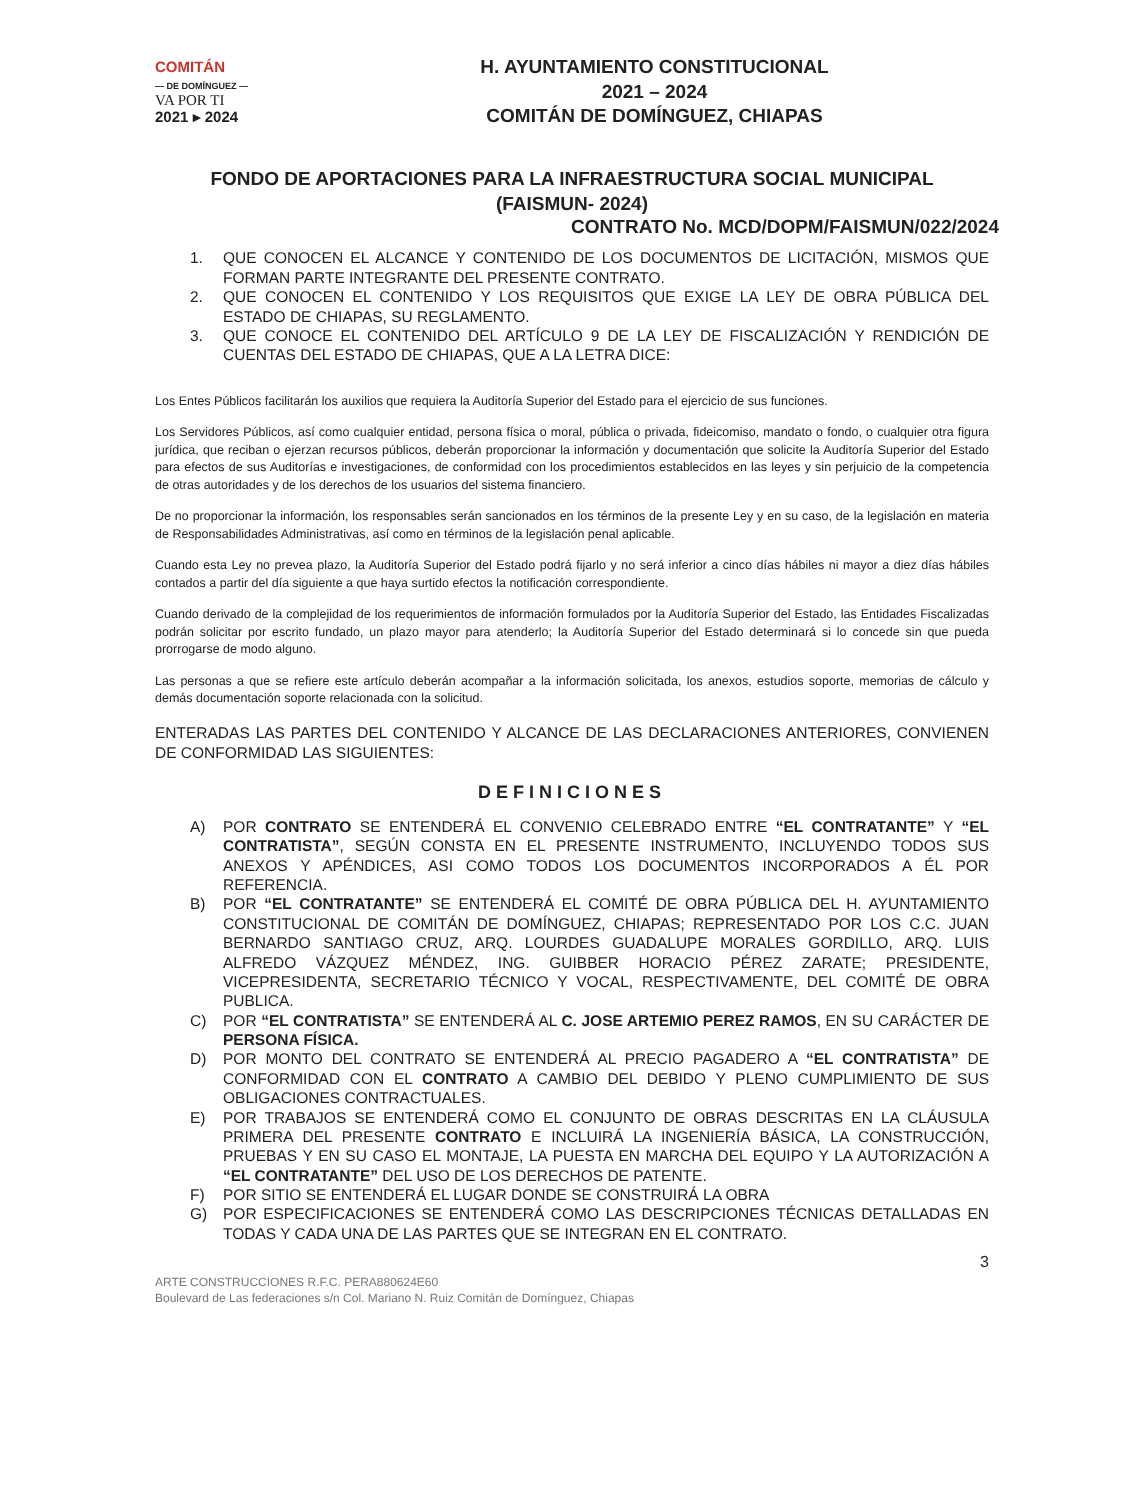COMITÁN
— DE DOMÍNGUEZ —
VA POR TI
2021 ▸ 2024
H. AYUNTAMIENTO CONSTITUCIONAL
2021 – 2024
COMITÁN DE DOMÍNGUEZ, CHIAPAS
FONDO DE APORTACIONES PARA LA INFRAESTRUCTURA SOCIAL MUNICIPAL
(FAISMUN- 2024)
CONTRATO No. MCD/DOPM/FAISMUN/022/2024
1. QUE CONOCEN EL ALCANCE Y CONTENIDO DE LOS DOCUMENTOS DE LICITACIÓN, MISMOS QUE FORMAN PARTE INTEGRANTE DEL PRESENTE CONTRATO.
2. QUE CONOCEN EL CONTENIDO Y LOS REQUISITOS QUE EXIGE LA LEY DE OBRA PÚBLICA DEL ESTADO DE CHIAPAS, SU REGLAMENTO.
3. QUE CONOCE EL CONTENIDO DEL ARTÍCULO 9 DE LA LEY DE FISCALIZACIÓN Y RENDICIÓN DE CUENTAS DEL ESTADO DE CHIAPAS, QUE A LA LETRA DICE:
Los Entes Públicos facilitarán los auxilios que requiera la Auditoría Superior del Estado para el ejercicio de sus funciones.
Los Servidores Públicos, así como cualquier entidad, persona física o moral, pública o privada, fideicomiso, mandato o fondo, o cualquier otra figura jurídica, que reciban o ejerzan recursos públicos, deberán proporcionar la información y documentación que solicite la Auditoría Superior del Estado para efectos de sus Auditorías e investigaciones, de conformidad con los procedimientos establecidos en las leyes y sin perjuicio de la competencia de otras autoridades y de los derechos de los usuarios del sistema financiero.
De no proporcionar la información, los responsables serán sancionados en los términos de la presente Ley y en su caso, de la legislación en materia de Responsabilidades Administrativas, así como en términos de la legislación penal aplicable.
Cuando esta Ley no prevea plazo, la Auditoría Superior del Estado podrá fijarlo y no será inferior a cinco días hábiles ni mayor a diez días hábiles contados a partir del día siguiente a que haya surtido efectos la notificación correspondiente.
Cuando derivado de la complejidad de los requerimientos de información formulados por la Auditoría Superior del Estado, las Entidades Fiscalizadas podrán solicitar por escrito fundado, un plazo mayor para atenderlo; la Auditoría Superior del Estado determinará si lo concede sin que pueda prorrogarse de modo alguno.
Las personas a que se refiere este artículo deberán acompañar a la información solicitada, los anexos, estudios soporte, memorias de cálculo y demás documentación soporte relacionada con la solicitud.
ENTERADAS LAS PARTES DEL CONTENIDO Y ALCANCE DE LAS DECLARACIONES ANTERIORES, CONVIENEN DE CONFORMIDAD LAS SIGUIENTES:
DEFINICIONES
A) POR CONTRATO SE ENTENDERÁ EL CONVENIO CELEBRADO ENTRE “EL CONTRATANTE” Y “EL CONTRATISTA”, SEGÚN CONSTA EN EL PRESENTE INSTRUMENTO, INCLUYENDO TODOS SUS ANEXOS Y APÉNDICES, ASI COMO TODOS LOS DOCUMENTOS INCORPORADOS A ÉL POR REFERENCIA.
B) POR “EL CONTRATANTE” SE ENTENDERÁ EL COMITÉ DE OBRA PÚBLICA DEL H. AYUNTAMIENTO CONSTITUCIONAL DE COMITÁN DE DOMÍNGUEZ, CHIAPAS; REPRESENTADO POR LOS C.C. JUAN BERNARDO SANTIAGO CRUZ, ARQ. LOURDES GUADALUPE MORALES GORDILLO, ARQ. LUIS ALFREDO VÁZQUEZ MÉNDEZ, ING. GUIBBER HORACIO PÉREZ ZARATE; PRESIDENTE, VICEPRESIDENTA, SECRETARIO TÉCNICO Y VOCAL, RESPECTIVAMENTE, DEL COMITÉ DE OBRA PUBLICA.
C) POR “EL CONTRATISTA” SE ENTENDERÁ AL C. JOSE ARTEMIO PEREZ RAMOS, EN SU CARÁCTER DE PERSONA FÍSICA.
D) POR MONTO DEL CONTRATO SE ENTENDERÁ AL PRECIO PAGADERO A “EL CONTRATISTA” DE CONFORMIDAD CON EL CONTRATO A CAMBIO DEL DEBIDO Y PLENO CUMPLIMIENTO DE SUS OBLIGACIONES CONTRACTUALES.
E) POR TRABAJOS SE ENTENDERÁ COMO EL CONJUNTO DE OBRAS DESCRITAS EN LA CLÁUSULA PRIMERA DEL PRESENTE CONTRATO E INCLUIRÁ LA INGENIERÍA BÁSICA, LA CONSTRUCCIÓN, PRUEBAS Y EN SU CASO EL MONTAJE, LA PUESTA EN MARCHA DEL EQUIPO Y LA AUTORIZACIÓN A “EL CONTRATANTE” DEL USO DE LOS DERECHOS DE PATENTE.
F) POR SITIO SE ENTENDERÁ EL LUGAR DONDE SE CONSTRUIRÁ LA OBRA
G) POR ESPECIFICACIONES SE ENTENDERÁ COMO LAS DESCRIPCIONES TÉCNICAS DETALLADAS EN TODAS Y CADA UNA DE LAS PARTES QUE SE INTEGRAN EN EL CONTRATO.
3
ARTE CONSTRUCCIONES R.F.C. PERA880624E60
Boulevard de Las federaciones s/n Col. Mariano N. Ruiz Comitán de Domínguez, Chiapas